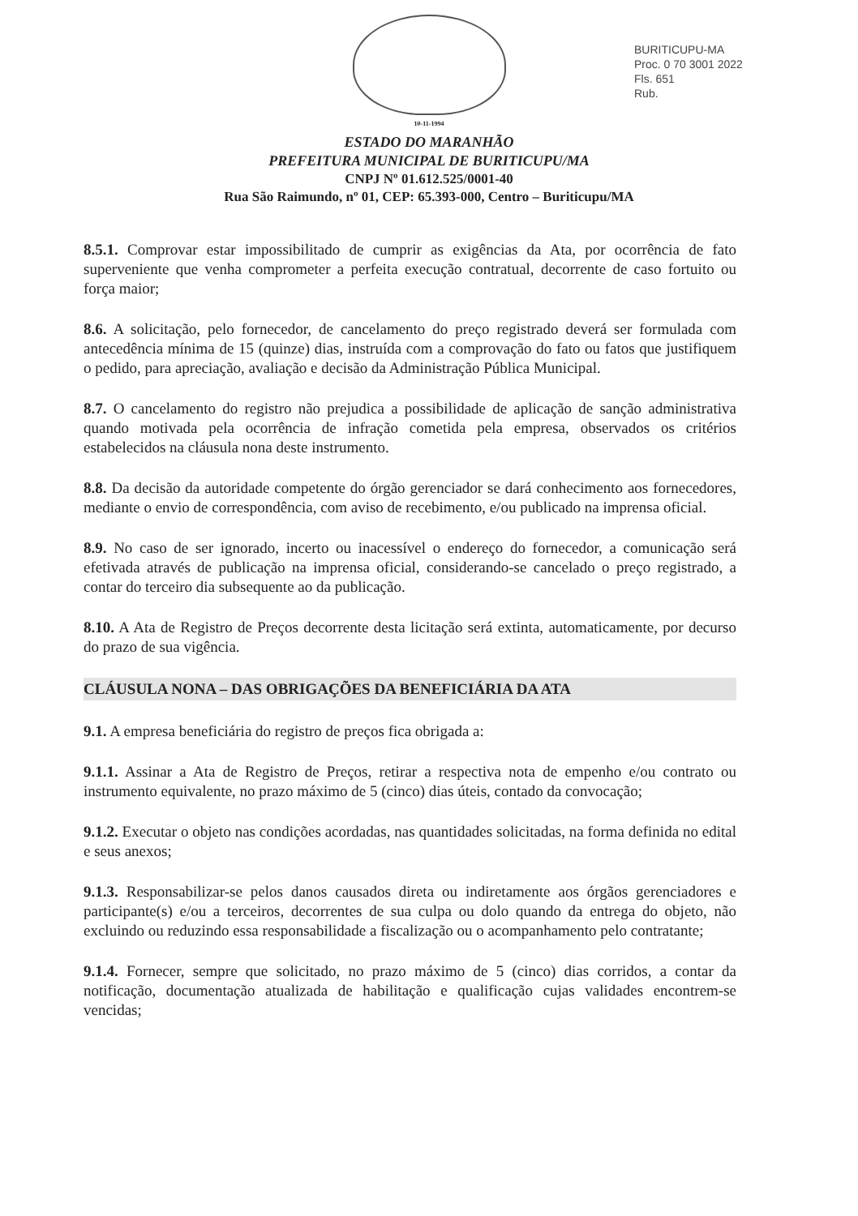BURITICUPU-MA
Proc. 0 70 3001 2022
Fls. 651
Rub.
10-11-1994
ESTADO DO MARANHÃO
PREFEITURA MUNICIPAL DE BURITICUPU/MA
CNPJ Nº 01.612.525/0001-40
Rua São Raimundo, nº 01, CEP: 65.393-000, Centro – Buriticupu/MA
8.5.1. Comprovar estar impossibilitado de cumprir as exigências da Ata, por ocorrência de fato superveniente que venha comprometer a perfeita execução contratual, decorrente de caso fortuito ou força maior;
8.6. A solicitação, pelo fornecedor, de cancelamento do preço registrado deverá ser formulada com antecedência mínima de 15 (quinze) dias, instruída com a comprovação do fato ou fatos que justifiquem o pedido, para apreciação, avaliação e decisão da Administração Pública Municipal.
8.7. O cancelamento do registro não prejudica a possibilidade de aplicação de sanção administrativa quando motivada pela ocorrência de infração cometida pela empresa, observados os critérios estabelecidos na cláusula nona deste instrumento.
8.8. Da decisão da autoridade competente do órgão gerenciador se dará conhecimento aos fornecedores, mediante o envio de correspondência, com aviso de recebimento, e/ou publicado na imprensa oficial.
8.9. No caso de ser ignorado, incerto ou inacessível o endereço do fornecedor, a comunicação será efetivada através de publicação na imprensa oficial, considerando-se cancelado o preço registrado, a contar do terceiro dia subsequente ao da publicação.
8.10. A Ata de Registro de Preços decorrente desta licitação será extinta, automaticamente, por decurso do prazo de sua vigência.
CLÁUSULA NONA – DAS OBRIGAÇÕES DA BENEFICIÁRIA DA ATA
9.1. A empresa beneficiária do registro de preços fica obrigada a:
9.1.1. Assinar a Ata de Registro de Preços, retirar a respectiva nota de empenho e/ou contrato ou instrumento equivalente, no prazo máximo de 5 (cinco) dias úteis, contado da convocação;
9.1.2. Executar o objeto nas condições acordadas, nas quantidades solicitadas, na forma definida no edital e seus anexos;
9.1.3. Responsabilizar-se pelos danos causados direta ou indiretamente aos órgãos gerenciadores e participante(s) e/ou a terceiros, decorrentes de sua culpa ou dolo quando da entrega do objeto, não excluindo ou reduzindo essa responsabilidade a fiscalização ou o acompanhamento pelo contratante;
9.1.4. Fornecer, sempre que solicitado, no prazo máximo de 5 (cinco) dias corridos, a contar da notificação, documentação atualizada de habilitação e qualificação cujas validades encontrem-se vencidas;